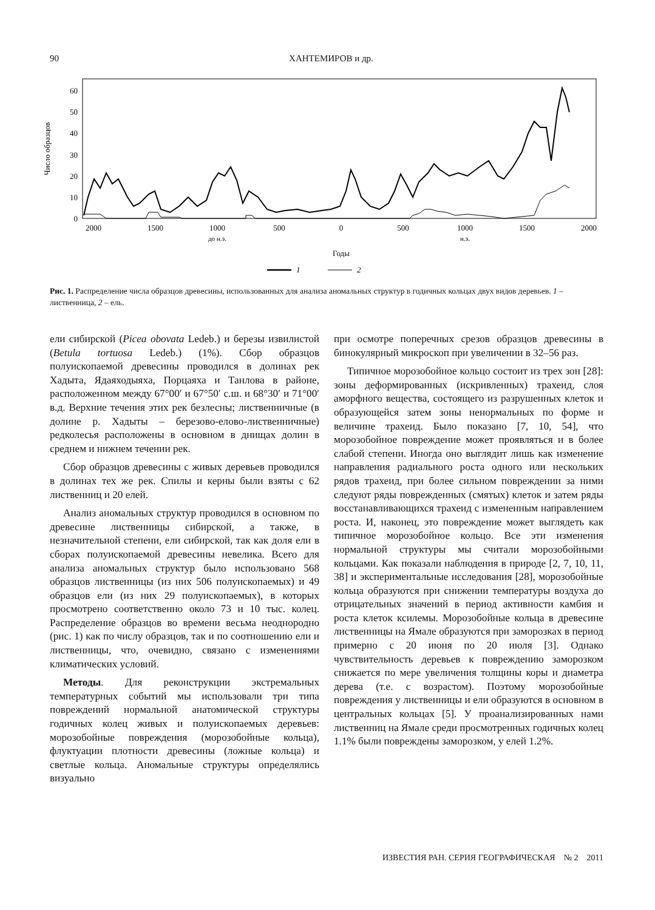90 ХАНТЕМИРОВ и др.
Число образцов
0
10
20
30
40
50
60
2000
1500
1000
500
0
500
1000
1500
2000
до н.э.
н.э.
Годы
1
2
Рис. 1. Распределение числа образцов древесины, использованных для анализа аномальных структур в годичных кольцах двух видов деревьев. 1 – лиственница, 2 – ель.
ели сибирской (Picea obovata Ledeb.) и березы извилистой (Betula tortuosa Ledeb.) (1%). Сбор образцов полуископаемой древесины проводился в долинах рек Хадыта, Ядаяходыяха, Порцаяха и Танлова в районе, расположенном между 67°00′ и 67°50′ с.ш. и 68°30′ и 71°00′ в.д. Верхние течения этих рек безлесны; лиственничные (в долине р. Хадыты – березово-елово-лиственничные) редколесья расположены в основном в днищах долин в среднем и нижнем течении рек.
Сбор образцов древесины с живых деревьев проводился в долинах тех же рек. Спилы и керны были взяты с 62 лиственниц и 20 елей.
Анализ аномальных структур проводился в основном по древесине лиственницы сибирской, а также, в незначительной степени, ели сибирской, так как доля ели в сборах полуископаемой древесины невелика. Всего для анализа аномальных структур было использовано 568 образцов лиственницы (из них 506 полуископаемых) и 49 образцов ели (из них 29 полуископаемых), в которых просмотрено соответственно около 73 и 10 тыс. колец. Распределение образцов во времени весьма неоднородно (рис. 1) как по числу образцов, так и по соотношению ели и лиственницы, что, очевидно, связано с изменениями климатических условий.
Методы. Для реконструкции экстремальных температурных событий мы использовали три типа повреждений нормальной анатомической структуры годичных колец живых и полуископаемых деревьев: морозобойные повреждения (морозобойные кольца), флуктуации плотности древесины (ложные кольца) и светлые кольца. Аномальные структуры определялись визуально
при осмотре поперечных срезов образцов древесины в бинокулярный микроскоп при увеличении в 32–56 раз.
Типичное морозобойное кольцо состоит из трех зон [28]: зоны деформированных (искривленных) трахеид, слоя аморфного вещества, состоящего из разрушенных клеток и образующейся затем зоны ненормальных по форме и величине трахеид. Было показано [7, 10, 54], что морозобойное повреждение может проявляться и в более слабой степени. Иногда оно выглядит лишь как изменение направления радиального роста одного или нескольких рядов трахеид, при более сильном повреждении за ними следуют ряды поврежденных (смятых) клеток и затем ряды восстанавливающихся трахеид с измененным направлением роста. И, наконец, это повреждение может выглядеть как типичное морозобойное кольцо. Все эти изменения нормальной структуры мы считали морозобойными кольцами. Как показали наблюдения в природе [2, 7, 10, 11, 38] и экспериментальные исследования [28], морозобойные кольца образуются при снижении температуры воздуха до отрицательных значений в период активности камбия и роста клеток ксилемы. Морозобойные кольца в древесине лиственницы на Ямале образуются при заморозках в период примерно с 20 июня по 20 июля [3]. Однако чувствительность деревьев к повреждению заморозком снижается по мере увеличения толщины коры и диаметра дерева (т.е. с возрастом). Поэтому морозобойные повреждения у лиственницы и ели образуются в основном в центральных кольцах [5]. У проанализированных нами лиственниц на Ямале среди просмотренных годичных колец 1.1% были повреждены заморозком, у елей 1.2%.
ИЗВЕСТИЯ РАН. СЕРИЯ ГЕОГРАФИЧЕСКАЯ № 2 2011